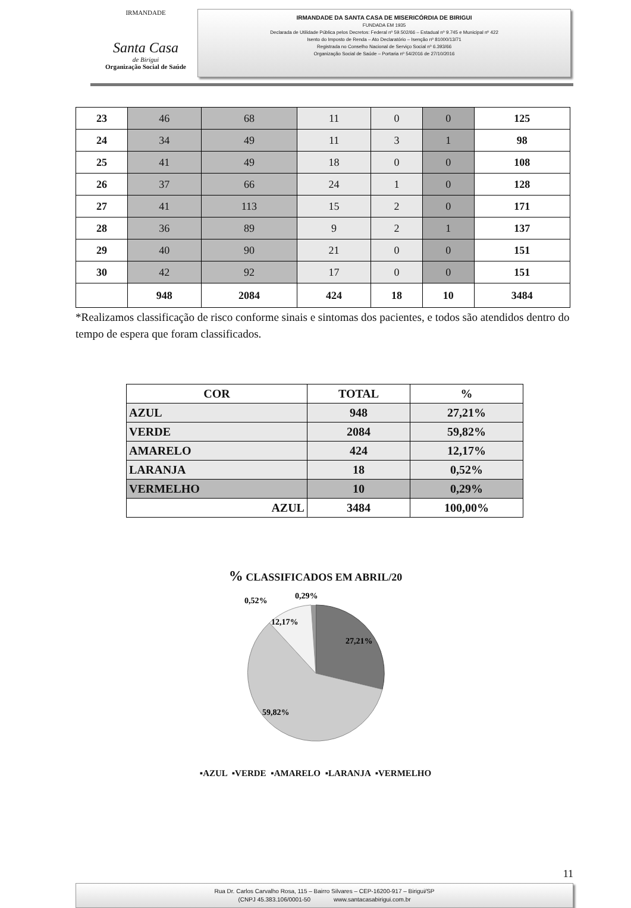IRMANDADE
Santa Casa
de Birigui
Organização Social de Saúde
IRMANDADE DA SANTA CASA DE MISERICÓRDIA DE BIRIGUI
FUNDADA EM 1935
Declarada de Utilidade Pública pelos Decretos: Federal nº 59.502/66 – Estadual nº 9.745 e Municipal nº 422
Isento do Imposto de Renda – Ato Declaratório – Isenção nº 81000/13/71
Registrada no Conselho Nacional de Serviço Social nº 6.393/66
Organização Social de Saúde – Portaria nº 54/2016 de 27/10/2016
| 23 | 46 | 68 | 11 | 0 | 0 | 125 |
| 24 | 34 | 49 | 11 | 3 | 1 | 98 |
| 25 | 41 | 49 | 18 | 0 | 0 | 108 |
| 26 | 37 | 66 | 24 | 1 | 0 | 128 |
| 27 | 41 | 113 | 15 | 2 | 0 | 171 |
| 28 | 36 | 89 | 9 | 2 | 1 | 137 |
| 29 | 40 | 90 | 21 | 0 | 0 | 151 |
| 30 | 42 | 92 | 17 | 0 | 0 | 151 |
| | 948 | 2084 | 424 | 18 | 10 | 3484 |
*Realizamos classificação de risco conforme sinais e sintomas dos pacientes, e todos são atendidos dentro do tempo de espera que foram classificados.
| COR | TOTAL | % |
| AZUL | 948 | 27,21% |
| VERDE | 2084 | 59,82% |
| AMARELO | 424 | 12,17% |
| LARANJA | 18 | 0,52% |
| VERMELHO | 10 | 0,29% |
| AZUL | 3484 | 100,00% |
% CLASSIFICADOS EM ABRIL/20
27,21%
59,82%
12,17%
0,52%
0,29%
▪AZUL ▪VERDE ▪AMARELO ▪LARANJA ▪VERMELHO
11
Rua Dr. Carlos Carvalho Rosa, 115 – Bairro Silvares – CEP-16200-917 – Birigui/SP
(CNPJ 45.383.106/0001-50 www.santacasabirigui.com.br